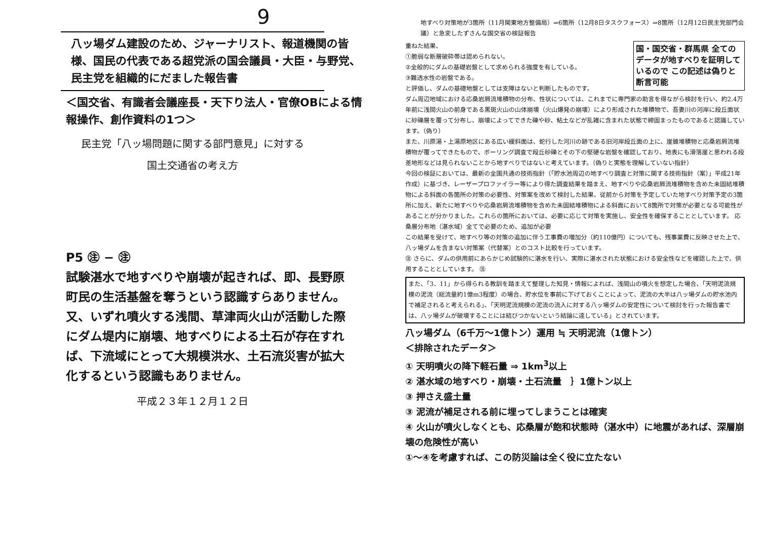9
八ッ場ダム建設のため、ジャーナリスト、報道機関の皆様、国民の代表である超党派の国会議員・大臣・与野党、民主党を組織的にだました報告書
＜国交省、有識者会議座長・天下り法人・官僚OBによる情報操作、創作資料の1つ＞
民主党「八ッ場問題に関する部門意見」に対する
国土交通省の考え方
P5 ㊟ − ㊟
試験湛水で地すべりや崩壊が起きれば、即、長野原町民の生活基盤を奪うという認識すらありません。又、いずれ噴火する浅間、草津両火山が活動した際にダム堤内に崩壊、地すべりによる土石が存在すれば、下流域にとって大規模洪水、土石流災害が拡大化するという認識もありません。
平成２３年１２月１２日
地すべり対策地が3箇所（11月関東地方整備局）⇒6箇所（12月8日タスクフォース）⇒8箇所（12月12日民主党部門会議）と急変したずさんな国交省の検証報告
国・国交省・群馬県 全てのデータが地すべりを証明しているので この記述は偽りと断言可能
重ねた結果、
①脆弱な断層破砕帯は認められない。
②全般的にダムの基礎岩盤として求められる強度を有している。
③難透水性の岩盤である。
と評価し、ダムの基礎地盤としては支障はないと判断したものです。
ダム周辺地域における応桑岩屑流堆積物の分布、性状については、これまでに専門家の助言を得ながら検討を行い、約2.4万年前に浅間火山の前身である黒斑火山の山体崩壊（火山爆発の崩壊）により形成された堆積物で、吾妻川の河岸に段丘面状に砂礫層を覆って分布し、崩壊によってできた礫や砂、粘土などが乱雑に含まれた状態で締固まったものであると認識しています。（偽り）
また、川原湯・上湯原地区にある広い緩斜面は、蛇行した河川の跡である旧河岸段丘面の上に、崖錐堆積物と応桑岩屑流堆積物が覆ってできたもので、ボーリング調査で段丘砂礫とその下の堅硬な岩盤を確認しており、地表にも滑落崖と思われる段差地形などは見られないことから地すべりではないと考えています。（偽りと実態を理解していない指針）
今回の検証においては、最新の全国共通の技術指針（「貯水池周辺の地すべり調査と対策に関する技術指針（案）」平成21年作成）に基づき、レーザープロファイラー等により得た調査結果を踏まえ、地すべりや応桑岩屑流堆積物を含めた未固結堆積物による斜面の各箇所の対策の必要性、対策案を改めて検討した結果、従前から対策を予定していた地すべり対策予定の3箇所に加え、新たに地すべりや応桑岩屑流堆積物を含めた未固結堆積物による斜面において8箇所で対策が必要となる可能性があることが分かりました。これらの箇所においては、必要に応じて対策を実施し、安全性を確保することとしています。 応桑層分布地（湛水域）全てで必要のため、追加が必要
この結果を受けて、地すべり等の対策の追加に伴う工事費の増加分（約110億円）についても、残事業費に反映させた上で、八ッ場ダムを含まない対策案（代替案）とのコスト比較を行っています。
㊟ さらに、ダムの供用前にあらかじめ試験的に湛水を行い、実際に湛水された状態における安全性などを確認した上で、供用することとしています。 ㊟
また、「3．11」から得られる教訓を踏まえて整理した知見・情報によれば、浅間山の噴火を想定した場合、「天明泥流規模の泥流（総流量約1億m3程度）の場合、貯水位を事前に下げておくことによって、泥流の大半は八ッ場ダムの貯水池内で補足されると考えられる」、「天明泥流規模の泥流の流入に対する八ッ場ダムの安定性について検討を行った報告書では、八ッ場ダムが破壊することには結びつかないという結論に達している」とされています。
八ッ場ダム（6千万〜1億トン）運用 ≒ 天明泥流（1億トン）
＜排除されたデータ＞
① 天明噴火の降下軽石量 ⇒ 1km<sup>3</sup>以上
② 湛水域の地すべり・崩壊・土石流量　｝1億トン以上
③ 押さえ盛土量
③ 泥流が補足される前に埋ってしまうことは確実
④ 火山が噴火しなくとも、応桑層が飽和状態時（湛水中）に地震があれば、深層崩壊の危険性が高い
①〜④を考慮すれば、この防災論は全く役に立たない